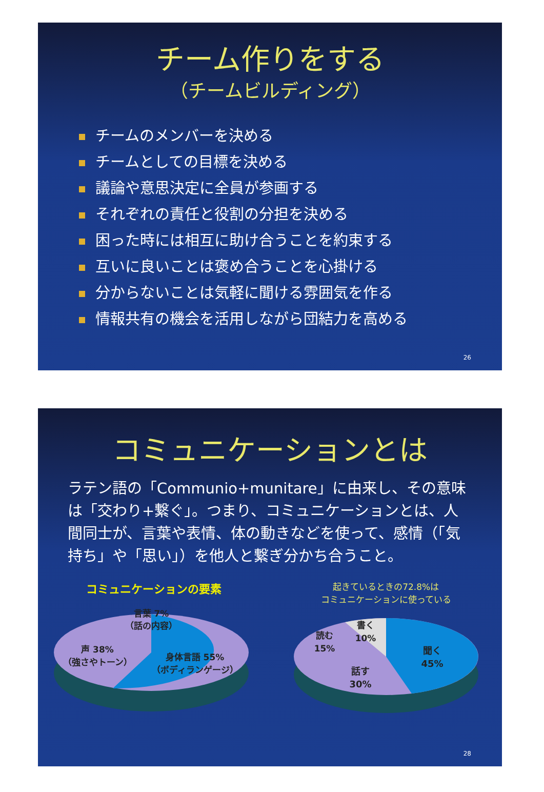チーム作りをする
（チームビルディング）
チームのメンバーを決める
チームとしての目標を決める
議論や意思決定に全員が参画する
それぞれの責任と役割の分担を決める
困った時には相互に助け合うことを約束する
互いに良いことは褒め合うことを心掛ける
分からないことは気軽に聞ける雰囲気を作る
情報共有の機会を活用しながら団結力を高める
26
コミュニケーションとは
ラテン語の「Communio+munitare」に由来し、その意味は「交わり+繋ぐ」。つまり、コミュニケーションとは、人間同士が、言葉や表情、体の動きなどを使って、感情（「気持ち」や「思い」）を他人と繋ぎ分かち合うこと。
コミュニケーションの要素
言葉 7%
（話の内容）
声 38%
（強さやトーン）
身体言語 55%
（ボディランゲージ）
起きているときの72.8%は
コミュニケーションに使っている
書く
10%
読む
15%
聞く
45%
話す
30%
28